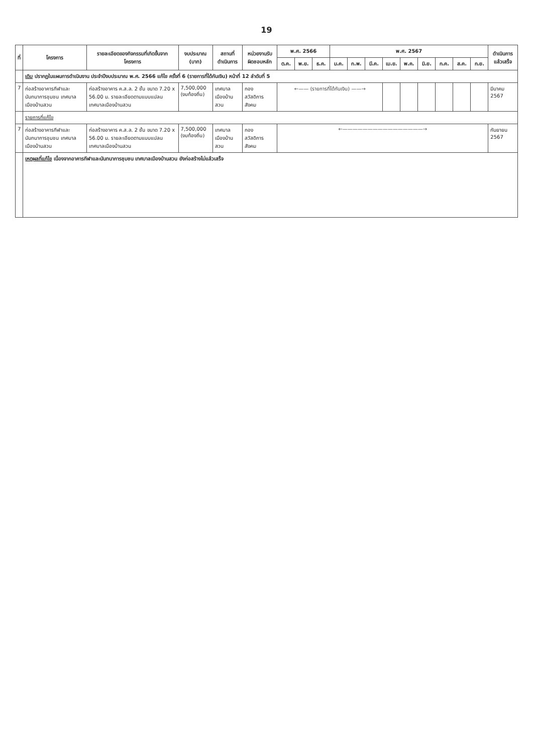19
| ที่ | โครงการ | รายละเอียดของกิจกรรมที่เกิดขึ้นจากโครงการ | งบประมาณ (บาท) | สถานที่ดำเนินการ | หน่วยงานรับผิดชอบหลัก | พ.ศ. 2566 | | | พ.ศ. 2567 | | | | | | | | | ดำเนินการแล้วเสร็จ |
| --- | --- | --- | --- | --- | --- | --- | --- | --- | --- | --- | --- | --- | --- | --- | --- | --- | --- | --- |
| | | | | | | ต.ค. | พ.ย. | ธ.ค. | ม.ค. | ก.พ. | มี.ค. | เม.ย. | พ.ค. | มิ.ย. | ก.ค. | ส.ค. | ก.ย. | |
| | เดิม ปรากฏในแผนการดำเนินงาน ประจำปีงบประมาณ พ.ศ. 2566 แก้ไข ครั้งที่ 6 (รายการที่ได้กันเงิน) หน้าที่ 12 ลำดับที่ 5 | | | | | | | | | | | | | | | | | |
| 7 | ก่อสร้างอาคารกีฬาและนันทนาการชุมชน เทศบาลเมืองบ้านสวน | ก่อสร้างอาคาร ค.ส.ล. 2 ชั้น ขนาด 7.20 x 56.00 ม. รายละเอียดตามแบบแปลน เทศบาลเมืองบ้านสวน | 7,500,000 (งบท้องถิ่น) | เทศบาลเมืองบ้านสวน | กอง สวัสดิการสังคม | ←—— (รายการที่ได้กันเงิน) ——→ | | | | | | | | | | | | มีนาคม 2567 |
| | รายการที่แก้ไข | | | | | | | | | | | | | | | | | |
| 7 | ก่อสร้างอาคารกีฬาและนันทนาการชุมชน เทศบาลเมืองบ้านสวน | ก่อสร้างอาคาร ค.ส.ล. 2 ชั้น ขนาด 7.20 x 56.00 ม. รายละเอียดตามแบบแปลน เทศบาลเมืองบ้านสวน | 7,500,000 (งบท้องถิ่น) | เทศบาลเมืองบ้านสวน | กอง สวัสดิการสังคม | ←————————————————→ | | | | | | | | | | | | กันยายน 2567 |
| | เหตุผลที่แก้ไข เนื่องจากอาคารกีฬาและนันทนาการชุมชน เทศบาลเมืองบ้านสวน ยังก่อสร้างไม่แล้วเสร็จ | | | | | | | | | | | | | | | | | |